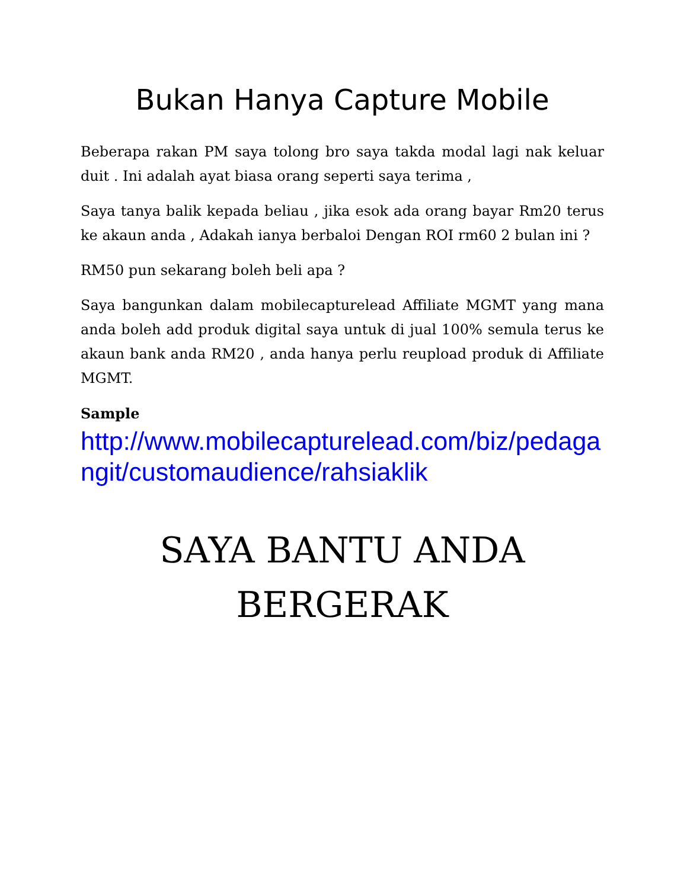Bukan Hanya Capture Mobile
Beberapa rakan PM saya tolong bro saya takda modal lagi nak keluar duit . Ini adalah ayat biasa orang seperti saya terima ,
Saya tanya balik kepada beliau , jika esok ada orang bayar Rm20 terus ke akaun anda , Adakah ianya berbaloi Dengan ROI rm60 2 bulan ini ?
RM50 pun sekarang boleh beli apa ?
Saya bangunkan dalam mobilecapturelead Affiliate MGMT yang mana anda boleh add produk digital saya untuk di jual 100% semula terus ke akaun bank anda RM20 , anda hanya perlu reupload produk di Affiliate MGMT.
Sample
http://www.mobilecapturelead.com/biz/pedagangit/customaudience/rahsiaklik
SAYA BANTU ANDA
BERGERAK